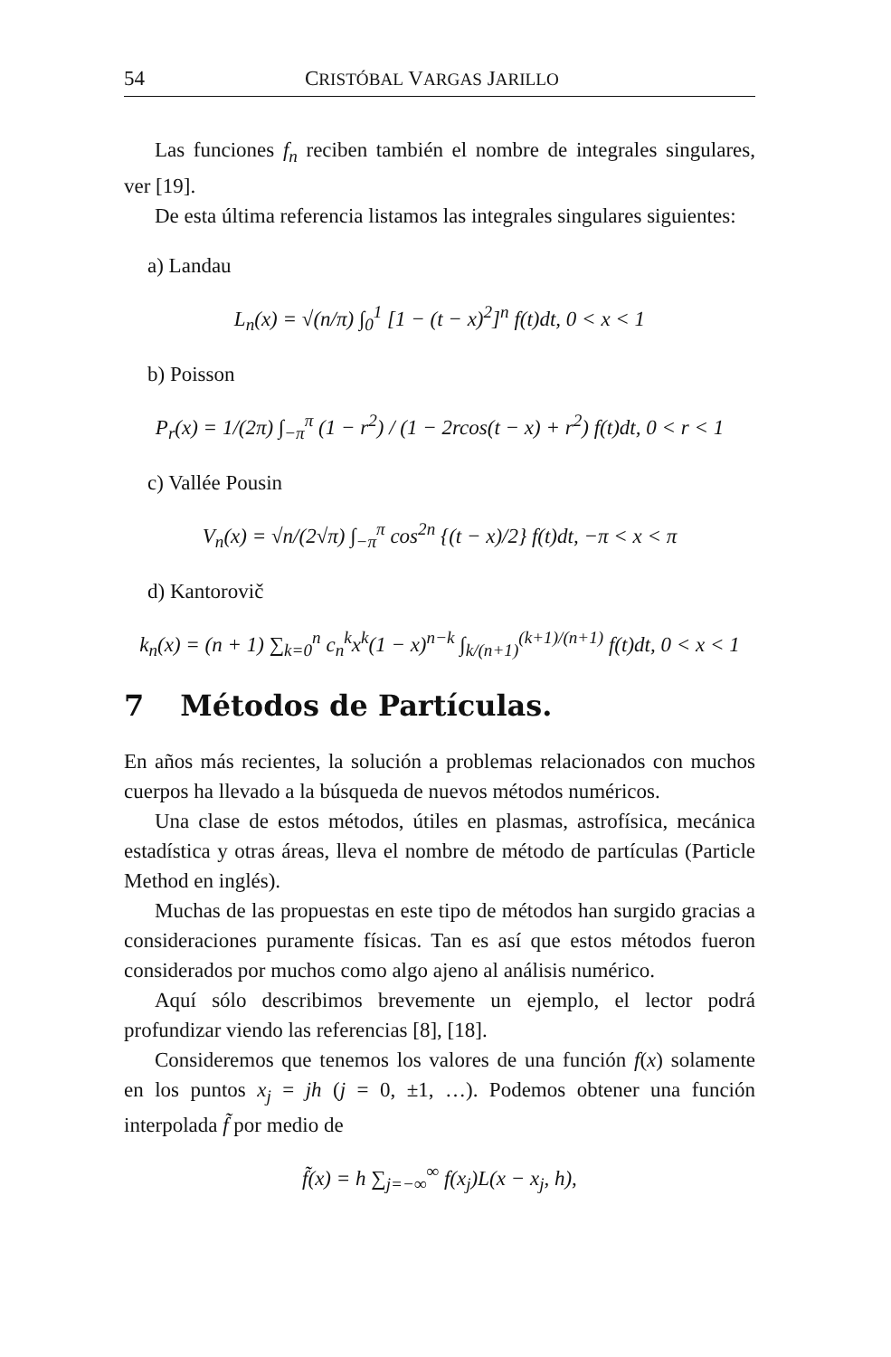54 CRISTÓBAL VARGAS JARILLO
Las funciones f<sub>n</sub> reciben también el nombre de integrales singulares, ver [19].
De esta última referencia listamos las integrales singulares siguientes:
a) Landau
L<sub>n</sub>(x) = √(n/π) ∫<sub>0</sub><sup>1</sup> [1 − (t − x)<sup>2</sup>]<sup>n</sup> f(t)dt, 0 < x < 1
b) Poisson
P<sub>r</sub>(x) = 1/(2π) ∫<sub>−π</sub><sup>π</sup> (1 − r<sup>2</sup>) / (1 − 2rcos(t − x) + r<sup>2</sup>) f(t)dt, 0 < r < 1
c) Vallée Pousin
V<sub>n</sub>(x) = √n/(2√π) ∫<sub>−π</sub><sup>π</sup> cos<sup>2n</sup> {(t − x)/2} f(t)dt, −π < x < π
d) Kantorovič
k<sub>n</sub>(x) = (n + 1) ∑<sub>k=0</sub><sup>n</sup> c<sub>n</sub><sup>k</sup>x<sup>k</sup>(1 − x)<sup>n−k</sup> ∫<sub>k/(n+1)</sub><sup>(k+1)/(n+1)</sup> f(t)dt, 0 < x < 1
7 Métodos de Partículas.
En años más recientes, la solución a problemas relacionados con muchos cuerpos ha llevado a la búsqueda de nuevos métodos numéricos.
Una clase de estos métodos, útiles en plasmas, astrofísica, mecánica estadística y otras áreas, lleva el nombre de método de partículas (Particle Method en inglés).
Muchas de las propuestas en este tipo de métodos han surgido gracias a consideraciones puramente físicas. Tan es así que estos métodos fueron considerados por muchos como algo ajeno al análisis numérico.
Aquí sólo describimos brevemente un ejemplo, el lector podrá profundizar viendo las referencias [8], [18].
Consideremos que tenemos los valores de una función f(x) solamente en los puntos x<sub>j</sub> = jh (j = 0, ±1, …). Podemos obtener una función interpolada f̃ por medio de
f̃(x) = h ∑<sub>j=−∞</sub><sup>∞</sup> f(x<sub>j</sub>)L(x − x<sub>j</sub>, h),